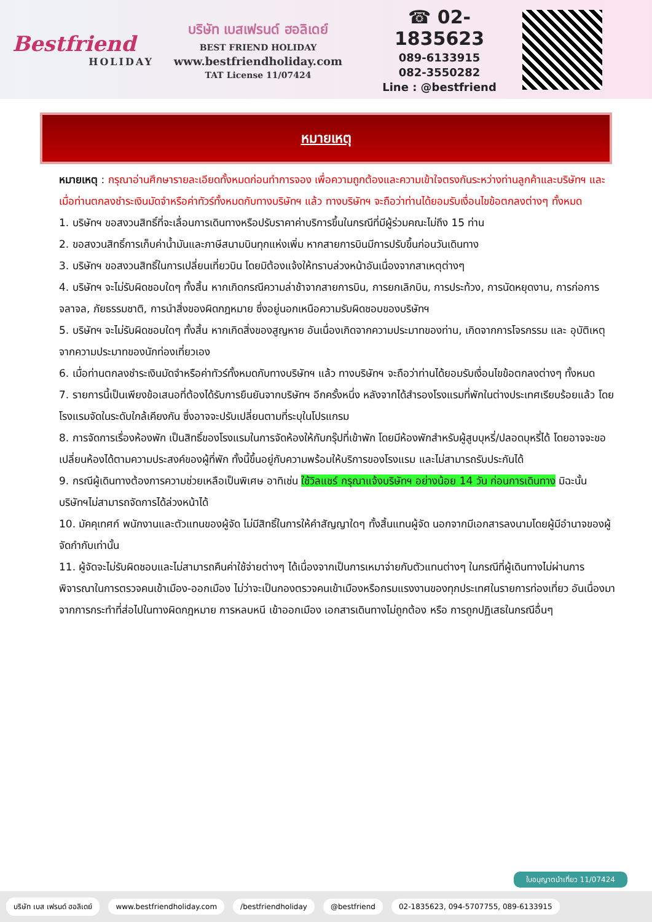Bestfriend
HOLIDAY
บริษัท เบสเฟรนด์ ฮอลิเดย์
BEST FRIEND HOLIDAY
www.bestfriendholiday.com
TAT License 11/07424
☎ 02-1835623
089-6133915
082-3550282
Line : @bestfriend
หมายเหตุ
หมายเหตุ : กรุณาอ่านศึกษารายละเอียดทั้งหมดก่อนทำการจอง เพื่อความถูกต้องและความเข้าใจตรงกันระหว่างท่านลูกค้าและบริษัทฯ และเมื่อท่านตกลงชำระเงินมัดจำหรือค่าทัวร์ทั้งหมดกับทางบริษัทฯ แล้ว ทางบริษัทฯ จะถือว่าท่านได้ยอมรับเงื่อนไขข้อตกลงต่างๆ ทั้งหมด
1. บริษัทฯ ขอสงวนสิทธิ์ที่จะเลื่อนการเดินทางหรือปรับราคาค่าบริการขึ้นในกรณีที่มีผู้ร่วมคณะไม่ถึง 15 ท่าน
2. ขอสงวนสิทธิ์การเก็บค่าน้ำมันและภาษีสนามบินทุกแห่งเพิ่ม หากสายการบินมีการปรับขึ้นก่อนวันเดินทาง
3. บริษัทฯ ขอสงวนสิทธิ์ในการเปลี่ยนเที่ยวบิน โดยมิต้องแจ้งให้ทราบล่วงหน้าอันเนื่องจากสาเหตุต่างๆ
4. บริษัทฯ จะไม่รับผิดชอบใดๆ ทั้งสิ้น หากเกิดกรณีความล่าช้าจากสายการบิน, การยกเลิกบิน, การประท้วง, การนัดหยุดงาน, การก่อการจลาจล, ภัยธรรมชาติ, การนำสิ่งของผิดกฎหมาย ซึ่งอยู่นอกเหนือความรับผิดชอบของบริษัทฯ
5. บริษัทฯ จะไม่รับผิดชอบใดๆ ทั้งสิ้น หากเกิดสิ่งของสูญหาย อันเนื่องเกิดจากความประมาทของท่าน, เกิดจากการโจรกรรม และ อุบัติเหตุจากความประมาทของนักท่องเที่ยวเอง
6. เมื่อท่านตกลงชำระเงินมัดจำหรือค่าทัวร์ทั้งหมดกับทางบริษัทฯ แล้ว ทางบริษัทฯ จะถือว่าท่านได้ยอมรับเงื่อนไขข้อตกลงต่างๆ ทั้งหมด
7. รายการนี้เป็นเพียงข้อเสนอที่ต้องได้รับการยืนยันจากบริษัทฯ อีกครั้งหนึ่ง หลังจากได้สำรองโรงแรมที่พักในต่างประเทศเรียบร้อยแล้ว โดยโรงแรมจัดในระดับใกล้เคียงกัน ซึ่งอาจจะปรับเปลี่ยนตามที่ระบุในโปรแกรม
8. การจัดการเรื่องห้องพัก เป็นสิทธิ์ของโรงแรมในการจัดห้องให้กับกรุ๊ปที่เข้าพัก โดยมีห้องพักสำหรับผู้สูบบุหรี่/ปลอดบุหรี่ได้ โดยอาจจะขอเปลี่ยนห้องได้ตามความประสงค์ของผู้ที่พัก ทั้งนี้ขึ้นอยู่กับความพร้อมให้บริการของโรงแรม และไม่สามารถรับประกันได้
9. กรณีผู้เดินทางต้องการความช่วยเหลือเป็นพิเศษ อาทิเช่น ใช้วิลแชร์ กรุณาแจ้งบริษัทฯ อย่างน้อย 14 วัน ก่อนการเดินทาง มิฉะนั้น บริษัทฯไม่สามารถจัดการได้ล่วงหน้าได้
10. มัคคุเทศก์ พนักงานและตัวแทนของผู้จัด ไม่มีสิทธิ์ในการให้คำสัญญาใดๆ ทั้งสิ้นแทนผู้จัด นอกจากมีเอกสารลงนามโดยผู้มีอำนาจของผู้จัดกำกับเท่านั้น
11. ผู้จัดจะไม่รับผิดชอบและไม่สามารถคืนค่าใช้จ่ายต่างๆ ได้เนื่องจากเป็นการเหมาจ่ายกับตัวแทนต่างๆ ในกรณีที่ผู้เดินทางไม่ผ่านการพิจารณาในการตรวจคนเข้าเมือง-ออกเมือง ไม่ว่าจะเป็นกองตรวจคนเข้าเมืองหรือกรมแรงงานของทุกประเทศในรายการท่องเที่ยว อันเนื่องมาจากการกระทำที่ส่อไปในทางผิดกฎหมาย การหลบหนี เข้าออกเมือง เอกสารเดินทางไม่ถูกต้อง หรือ การถูกปฏิเสธในกรณีอื่นๆ
ใบอนุญาตนำเที่ยว 11/07424
บริษัท เบส เฟรนด์ ฮอลิเดย์ www.bestfriendholiday.com /bestfriendholiday @bestfriend 02-1835623, 094-5707755, 089-6133915